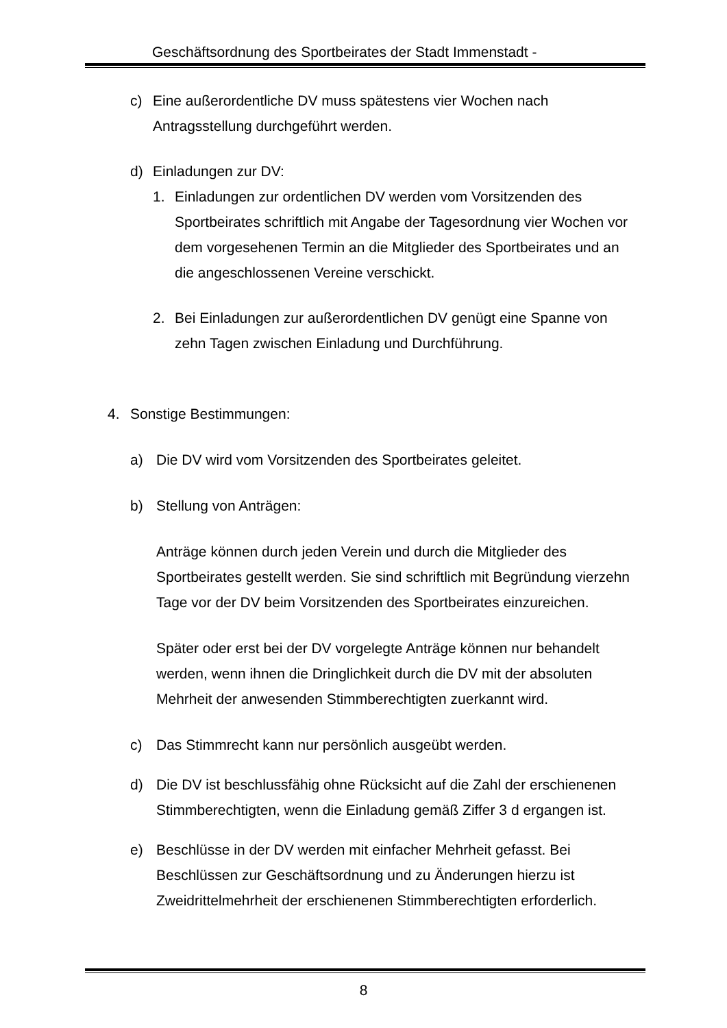Geschäftsordnung des Sportbeirates der Stadt Immenstadt -
c) Eine außerordentliche DV muss spätestens vier Wochen nach Antragsstellung durchgeführt werden.
d) Einladungen zur DV:
1. Einladungen zur ordentlichen DV werden vom Vorsitzenden des Sportbeirates schriftlich mit Angabe der Tagesordnung vier Wochen vor dem vorgesehenen Termin an die Mitglieder des Sportbeirates und an die angeschlossenen Vereine verschickt.
2. Bei Einladungen zur außerordentlichen DV genügt eine Spanne von zehn Tagen zwischen Einladung und Durchführung.
4. Sonstige Bestimmungen:
a) Die DV wird vom Vorsitzenden des Sportbeirates geleitet.
b) Stellung von Anträgen:
Anträge können durch jeden Verein und durch die Mitglieder des Sportbeirates gestellt werden. Sie sind schriftlich mit Begründung vierzehn Tage vor der DV beim Vorsitzenden des Sportbeirates einzureichen.
Später oder erst bei der DV vorgelegte Anträge können nur behandelt werden, wenn ihnen die Dringlichkeit durch die DV mit der absoluten Mehrheit der anwesenden Stimmberechtigten zuerkannt wird.
c) Das Stimmrecht kann nur persönlich ausgeübt werden.
d) Die DV ist beschlussfähig ohne Rücksicht auf die Zahl der erschienenen Stimmberechtigten, wenn die Einladung gemäß Ziffer 3 d ergangen ist.
e) Beschlüsse in der DV werden mit einfacher Mehrheit gefasst. Bei Beschlüssen zur Geschäftsordnung und zu Änderungen hierzu ist Zweidrittelmehrheit der erschienenen Stimmberechtigten erforderlich.
8